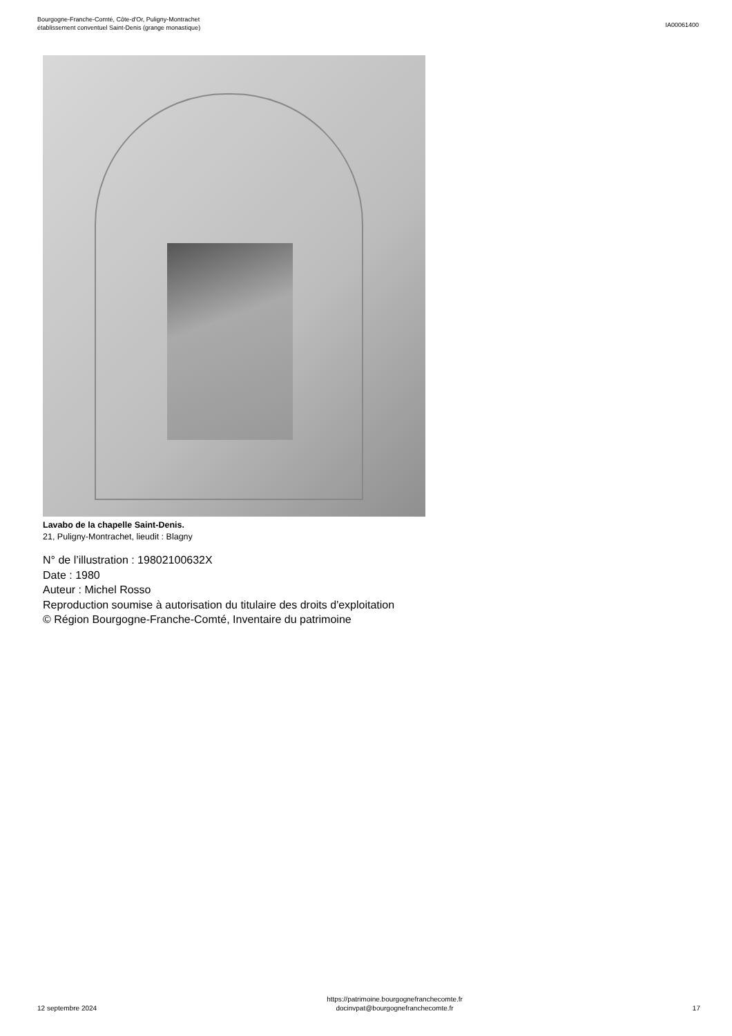Bourgogne-Franche-Comté, Côte-d'Or, Puligny-Montrachet
établissement conventuel Saint-Denis (grange monastique)
IA00061400
Lavabo de la chapelle Saint-Denis.
21, Puligny-Montrachet, lieudit : Blagny
N° de l’illustration : 19802100632X
Date : 1980
Auteur : Michel Rosso
Reproduction soumise à autorisation du titulaire des droits d'exploitation
© Région Bourgogne-Franche-Comté, Inventaire du patrimoine
12 septembre 2024
https://patrimoine.bourgognefranchecomte.fr
docinvpat@bourgognefranchecomte.fr
17